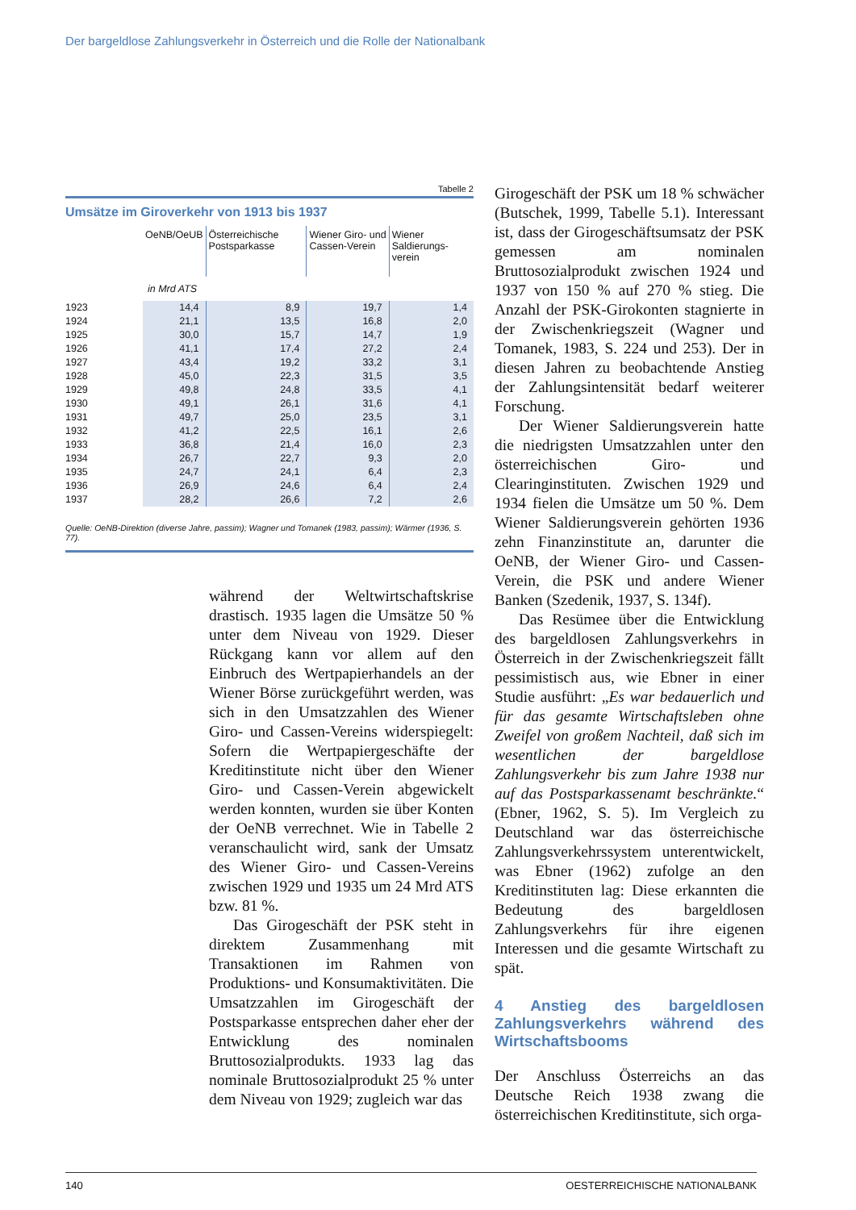Der bargeldlose Zahlungsverkehr in Österreich und die Rolle der Nationalbank
Tabelle 2
Umsätze im Giroverkehr von 1913 bis 1937
| | OeNB/OeUB | Österreichische Postsparkasse | Wiener Giro- und Cassen-Verein | Wiener Saldierungs-verein |
| --- | --- | --- | --- | --- |
| | in Mrd ATS | | | |
| 1923 | 14,4 | 8,9 | 19,7 | 1,4 |
| 1924 | 21,1 | 13,5 | 16,8 | 2,0 |
| 1925 | 30,0 | 15,7 | 14,7 | 1,9 |
| 1926 | 41,1 | 17,4 | 27,2 | 2,4 |
| 1927 | 43,4 | 19,2 | 33,2 | 3,1 |
| 1928 | 45,0 | 22,3 | 31,5 | 3,5 |
| 1929 | 49,8 | 24,8 | 33,5 | 4,1 |
| 1930 | 49,1 | 26,1 | 31,6 | 4,1 |
| 1931 | 49,7 | 25,0 | 23,5 | 3,1 |
| 1932 | 41,2 | 22,5 | 16,1 | 2,6 |
| 1933 | 36,8 | 21,4 | 16,0 | 2,3 |
| 1934 | 26,7 | 22,7 | 9,3 | 2,0 |
| 1935 | 24,7 | 24,1 | 6,4 | 2,3 |
| 1936 | 26,9 | 24,6 | 6,4 | 2,4 |
| 1937 | 28,2 | 26,6 | 7,2 | 2,6 |
Quelle: OeNB-Direktion (diverse Jahre, passim); Wagner und Tomanek (1983, passim); Wärmer (1936, S. 77).
während der Weltwirtschaftskrise drastisch. 1935 lagen die Umsätze 50 % unter dem Niveau von 1929. Dieser Rückgang kann vor allem auf den Einbruch des Wertpapierhandels an der Wiener Börse zurückgeführt werden, was sich in den Umsatzzahlen des Wiener Giro- und Cassen-Vereins widerspiegelt: Sofern die Wertpapiergeschäfte der Kreditinstitute nicht über den Wiener Giro- und Cassen-Verein abgewickelt werden konnten, wurden sie über Konten der OeNB verrechnet. Wie in Tabelle 2 veranschaulicht wird, sank der Umsatz des Wiener Giro- und Cassen-Vereins zwischen 1929 und 1935 um 24 Mrd ATS bzw. 81 %.
Das Girogeschäft der PSK steht in direktem Zusammenhang mit Transaktionen im Rahmen von Produktions- und Konsumaktivitäten. Die Umsatzzahlen im Girogeschäft der Postsparkasse entsprechen daher eher der Entwicklung des nominalen Bruttosozialprodukts. 1933 lag das nominale Bruttosozialprodukt 25 % unter dem Niveau von 1929; zugleich war das
Girogeschäft der PSK um 18 % schwächer (Butschek, 1999, Tabelle 5.1). Interessant ist, dass der Girogeschäftsumsatz der PSK gemessen am nominalen Bruttosozialprodukt zwischen 1924 und 1937 von 150 % auf 270 % stieg. Die Anzahl der PSK-Girokonten stagnierte in der Zwischenkriegszeit (Wagner und Tomanek, 1983, S. 224 und 253). Der in diesen Jahren zu beobachtende Anstieg der Zahlungsintensität bedarf weiterer Forschung.
Der Wiener Saldierungsverein hatte die niedrigsten Umsatzzahlen unter den österreichischen Giro- und Clearinginstituten. Zwischen 1929 und 1934 fielen die Umsätze um 50 %. Dem Wiener Saldierungsverein gehörten 1936 zehn Finanzinstitute an, darunter die OeNB, der Wiener Giro- und Cassen-Verein, die PSK und andere Wiener Banken (Szedenik, 1937, S. 134f).
Das Resümee über die Entwicklung des bargeldlosen Zahlungsverkehrs in Österreich in der Zwischenkriegszeit fällt pessimistisch aus, wie Ebner in einer Studie ausführt: „Es war bedauerlich und für das gesamte Wirtschaftsleben ohne Zweifel von großem Nachteil, daß sich im wesentlichen der bargeldlose Zahlungsverkehr bis zum Jahre 1938 nur auf das Postsparkassenamt beschränkte.“ (Ebner, 1962, S. 5). Im Vergleich zu Deutschland war das österreichische Zahlungsverkehrssystem unterentwickelt, was Ebner (1962) zufolge an den Kreditinstituten lag: Diese erkannten die Bedeutung des bargeldlosen Zahlungsverkehrs für ihre eigenen Interessen und die gesamte Wirtschaft zu spät.
4 Anstieg des bargeldlosen Zahlungsverkehrs während des Wirtschaftsbooms
Der Anschluss Österreichs an das Deutsche Reich 1938 zwang die österreichischen Kreditinstitute, sich orga-
140 OESTERREICHISCHE NATIONALBANK